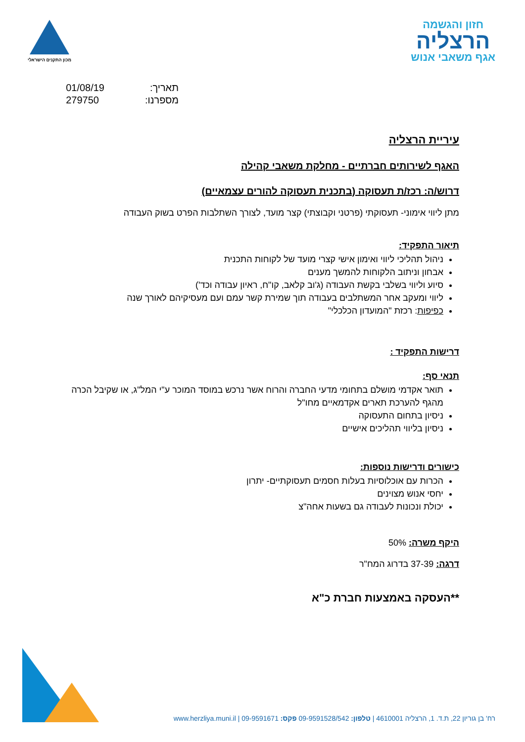חזון והגשמה
הרצליה
אגף משאבי אנוש
מכון התקנים הישראלי
תאריך:
מספרנו:
01/08/19
279750
עיריית הרצליה
האגף לשירותים חברתיים - מחלקת משאבי קהילה
דרוש/ה: רכז/ת תעסוקה (בתכנית תעסוקה להורים עצמאיים)
מתן ליווי אימוני- תעסוקתי (פרטני וקבוצתי) קצר מועד, לצורך השתלבות הפרט בשוק העבודה
תיאור התפקיד:
ניהול תהליכי ליווי ואימון אישי קצרי מועד של לקוחות התכנית
אבחון וניתוב הלקוחות להמשך מענים
סיוע וליווי בשלבי בקשת העבודה (ג'וב קלאב, קו"ח, ראיון עבודה וכד')
ליווי ומעקב אחר המשתלבים בעבודה תוך שמירת קשר עמם ועם מעסיקיהם לאורך שנה
כפיפות: רכזת "המועדון הכלכלי"
דרישות התפקיד :
תנאי סף:
תואר אקדמי מושלם בתחומי מדעי החברה והרוח אשר נרכש במוסד המוכר ע"י המל"ג, או שקיבל הכרה מהגף להערכת תארים אקדמאיים מחו"ל
ניסיון בתחום התעסוקה
ניסיון בליווי תהליכים אישיים
כישורים ודרישות נוספות:
הכרות עם אוכלוסיות בעלות חסמים תעסוקתיים- יתרון
יחסי אנוש מצוינים
יכולת ונכונות לעבודה גם בשעות אחה"צ
היקף משרה: 50%
דרגה: 37-39 בדרוג המח"ר
**העסקה באמצעות חברת כ"א
רח' בן גוריון 22, ת.ד. 1, הרצליה 4610001 | טלפון: 09-9591528/542 פקס: 09-9591671 | www.herzliya.muni.il